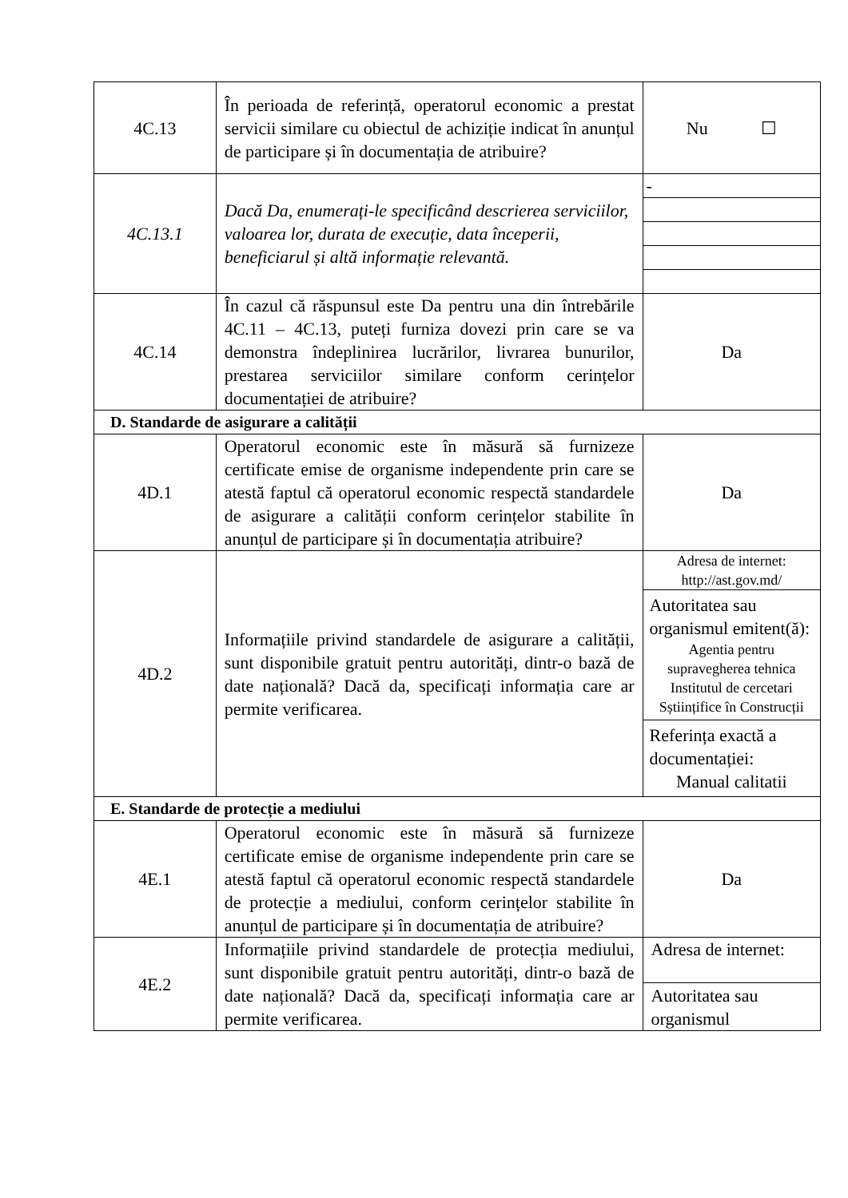| 4C.13 | În perioada de referință, operatorul economic a prestat servicii similare cu obiectul de achiziție indicat în anunțul de participare și în documentația de atribuire? | Nu ☐ |
| 4C.13.1 | Dacă Da, enumerați-le specificând descrierea serviciilor, valoarea lor, durata de execuție, data începerii, beneficiarul și altă informație relevantă. | - |
| 4C.14 | În cazul că răspunsul este Da pentru una din întrebările 4C.11 – 4C.13, puteți furniza dovezi prin care se va demonstra îndeplinirea lucrărilor, livrarea bunurilor, prestarea serviciilor similare conform cerințelor documentației de atribuire? | Da |
| D. Standarde de asigurare a calității | | |
| 4D.1 | Operatorul economic este în măsură să furnizeze certificate emise de organisme independente prin care se atestă faptul că operatorul economic respectă standardele de asigurare a calității conform cerințelor stabilite în anunțul de participare și în documentația atribuire? | Da |
| 4D.2 | Informațiile privind standardele de asigurare a calității, sunt disponibile gratuit pentru autorități, dintr-o bază de date națională? Dacă da, specificați informația care ar permite verificarea. | Adresa de internet: http://ast.gov.md/ |
| | | Autoritatea sau organismul emitent(ă): Agentia pentru supravegherea tehnica Institutul de cercetari Sștiințifice în Construcții |
| | | Referința exactă a documentației: Manual calitatii |
| E. Standarde de protecție a mediului | | |
| 4E.1 | Operatorul economic este în măsură să furnizeze certificate emise de organisme independente prin care se atestă faptul că operatorul economic respectă standardele de protecție a mediului, conform cerințelor stabilite în anunțul de participare și în documentația de atribuire? | Da |
| 4E.2 | Informațiile privind standardele de protecția mediului, sunt disponibile gratuit pentru autorități, dintr-o bază de date națională? Dacă da, specificați informația care ar permite verificarea. | Adresa de internet: |
| | | Autoritatea sau organismul |